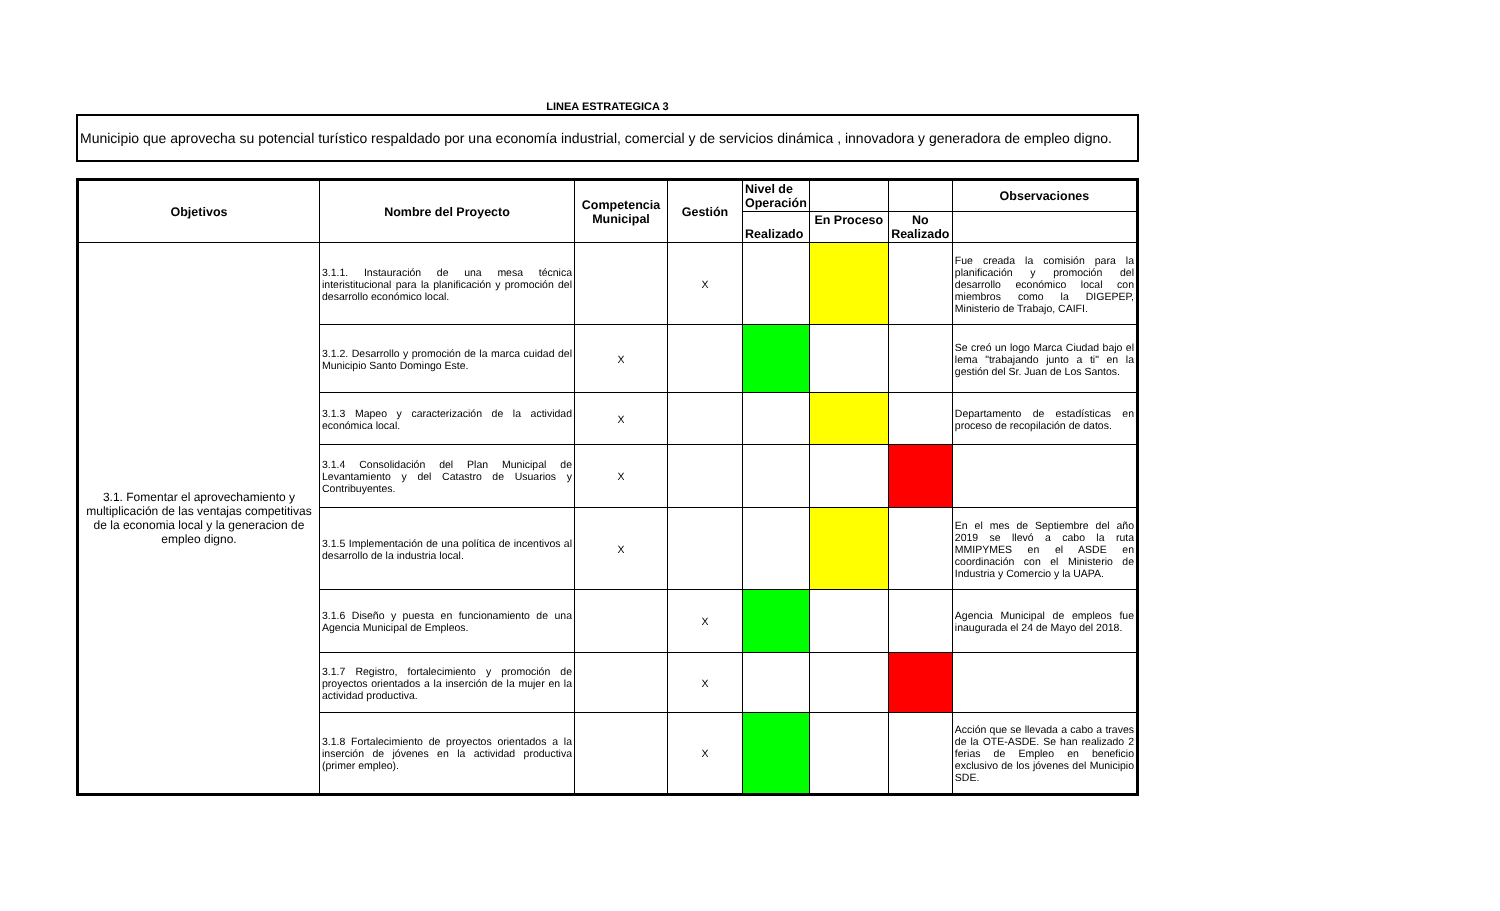LINEA ESTRATEGICA 3
Municipio que aprovecha su potencial turístico respaldado por una economía industrial, comercial y de servicios dinámica , innovadora y generadora de empleo digno.
| Objetivos | Nombre del Proyecto | Competencia Municipal | Gestión | Nivel de Operación | | | Observaciones |
| --- | --- | --- | --- | --- | --- | --- | --- |
| | | | | Realizado | En Proceso | No Realizado | |
| 3.1. Fomentar el aprovechamiento y multiplicación de las ventajas competitivas de la economia local y la generacion de empleo digno. | 3.1.1. Instauración de una mesa técnica interistitucional para la planificación y promoción del desarrollo económico local. | | X | | | | Fue creada la comisión para la planificación y promoción del desarrollo económico local con miembros como la DIGEPEP, Ministerio de Trabajo, CAIFI. |
| | 3.1.2. Desarrollo y promoción de la marca cuidad del Municipio Santo Domingo Este. | X | | | | | Se creó un logo Marca Ciudad bajo el lema "trabajando junto a ti" en la gestión del Sr. Juan de Los Santos. |
| | 3.1.3 Mapeo y caracterización de la actividad económica local. | X | | | | | Departamento de estadísticas en proceso de recopilación de datos. |
| | 3.1.4 Consolidación del Plan Municipal de Levantamiento y del Catastro de Usuarios y Contribuyentes. | X | | | | | |
| | 3.1.5 Implementación de una política de incentivos al desarrollo de la industria local. | X | | | | | En el mes de Septiembre del año 2019 se llevó a cabo la ruta MMIPYMES en el ASDE en coordinación con el Ministerio de Industria y Comercio y la UAPA. |
| | 3.1.6 Diseño y puesta en funcionamiento de una Agencia Municipal de Empleos. | | X | | | | Agencia Municipal de empleos fue inaugurada el 24 de Mayo del 2018. |
| | 3.1.7 Registro, fortalecimiento y promoción de proyectos orientados a la inserción de la mujer en la actividad productiva. | | X | | | | |
| | 3.1.8 Fortalecimiento de proyectos orientados a la inserción de jóvenes en la actividad productiva (primer empleo). | | X | | | | Acción que se llevada a cabo a traves de la OTE-ASDE. Se han realizado 2 ferias de Empleo en beneficio exclusivo de los jóvenes del Municipio SDE. |